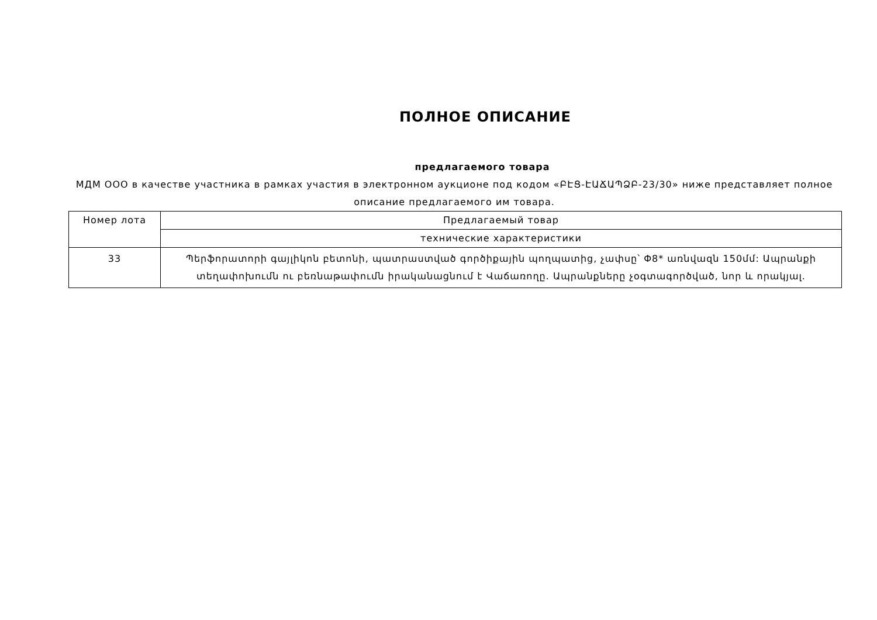ПОЛНОЕ ОПИСАНИЕ
предлагаемого товара
МДМ ООО в качестве участника в рамках участия в электронном аукционе под кодом «ԲԷՑ-ԷԱՃԱՊՁԲ-23/30» ниже представляет полное описание предлагаемого им товара.
| Номер лота | Предлагаемый товар |
| | технические характеристики |
| 33 | Պերֆորատորի գայլիկոն բետոնի, պատրաստված գործիքային պողպատից, չափսը՝ Փ8* առնվազն 150մմ: Ապրանքի տեղափոխումն ու բեռնաթափումն իրականացնում է Վաճառողը. Ապրանքները չօգտագործված, նոր և որակյալ. |